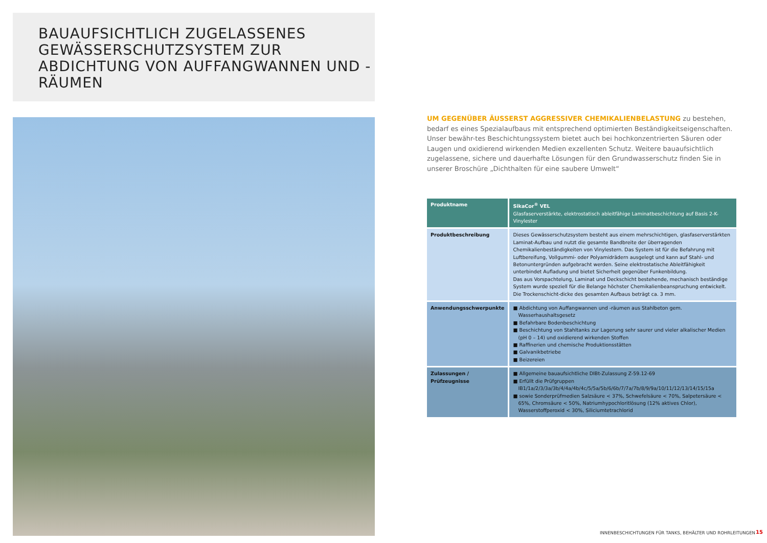BAUAUFSICHTLICH ZUGELASSENES GEWÄSSERSCHUTZSYSTEM ZUR ABDICHTUNG VON AUFFANGWANNEN UND -RÄUMEN
UM GEGENÜBER ÄUSSERST AGGRESSIVER CHEMIKALIENBELASTUNG zu bestehen, bedarf es eines Spezialaufbaus mit entsprechend optimierten Beständigkeitseigenschaften. Unser bewähr-tes Beschichtungssystem bietet auch bei hochkonzentrierten Säuren oder Laugen und oxidierend wirkenden Medien exzellenten Schutz. Weitere bauaufsichtlich zugelassene, sichere und dauerhafte Lösungen für den Grundwasserschutz finden Sie in unserer Broschüre „Dichthalten für eine saubere Umwelt“
| Produktname | SikaCor<sup>®</sup> VEL Glasfaserverstärkte, elektrostatisch ableitfähige Laminatbeschichtung auf Basis 2-K-Vinylester |
| Produktbeschreibung | Dieses Gewässerschutzsystem besteht aus einem mehrschichtigen, glasfaserverstärkten Laminat-Aufbau und nutzt die gesamte Bandbreite der überragenden Chemikalienbeständigkeiten von Vinylestern. Das System ist für die Befahrung mit Luftbereifung, Vollgummi- oder Polyamidrädern ausgelegt und kann auf Stahl- und Betonuntergründen aufgebracht werden. Seine elektrostatische Ableitfähigkeit unterbindet Aufladung und bietet Sicherheit gegenüber Funkenbildung. Das aus Vorspachtelung, Laminat und Deckschicht bestehende, mechanisch beständige System wurde speziell für die Belange höchster Chemikalienbeanspruchung entwickelt. Die Trockenschicht-dicke des gesamten Aufbaus beträgt ca. 3 mm. |
| Anwendungsschwerpunkte | ■ Abdichtung von Auffangwannen und -räumen aus Stahlbeton gem. Wasserhaushaltsgesetz ■ Befahrbare Bodenbeschichtung ■ Beschichtung von Stahltanks zur Lagerung sehr saurer und vieler alkalischer Medien (pH 0 – 14) und oxidierend wirkenden Stoffen ■ Raffinerien und chemische Produktionsstätten ■ Galvanikbetriebe ■ Beizereien |
| Zulassungen / Prüfzeugnisse | ■ Allgemeine bauaufsichtliche DIBt-Zulassung Z-59.12-69 ■ Erfüllt die Prüfgruppen IB1/1a/2/3/3a/3b/4/4a/4b/4c/5/5a/5b/6/6b/7/7a/7b/8/9/9a/10/11/12/13/14/15/15a ■ sowie Sonderprüfmedien Salzsäure < 37%, Schwefelsäure < 70%, Salpetersäure < 65%, Chromsäure < 50%, Natriumhypochloritlösung (12% aktives Chlor), Wasserstoffperoxid < 30%, Siliciumtetrachlorid |
INNENBESCHICHTUNGEN FÜR TANKS, BEHÄLTER UND ROHRLEITUNGEN
15